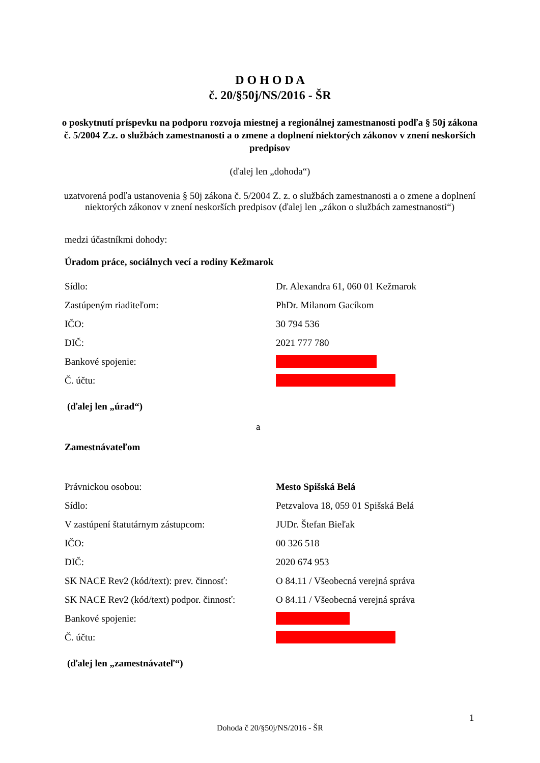D O H O D A
č. 20/§50j/NS/2016 - ŠR
o poskytnutí príspevku na podporu rozvoja miestnej a regionálnej zamestnanosti podľa § 50j zákona č. 5/2004 Z.z. o službách zamestnanosti a o zmene a doplnení niektorých zákonov v znení neskorších predpisov
(ďalej len „dohoda“)
uzatvorená podľa ustanovenia § 50j zákona č. 5/2004 Z. z. o službách zamestnanosti a o zmene a doplnení niektorých zákonov v znení neskorších predpisov (ďalej len „zákon o službách zamestnanosti“)
medzi účastníkmi dohody:
Úradom práce, sociálnych vecí a rodiny Kežmarok
Sídlo: Dr. Alexandra 61, 060 01 Kežmarok
Zastúpeným riaditeľom: PhDr. Milanom Gacíkom
IČO: 30 794 536
DIČ: 2021 777 780
Bankové spojenie:
Č. účtu:
(ďalej len „úrad“)
a
Zamestnávateľom
Právnickou osobou: Mesto Spišská Belá
Sídlo: Petzvalova 18, 059 01 Spišská Belá
V zastúpení štatutárnym zástupcom: JUDr. Štefan Bieľak
IČO: 00 326 518
DIČ: 2020 674 953
SK NACE Rev2 (kód/text): prev. činnosť: O 84.11 / Všeobecná verejná správa
SK NACE Rev2 (kód/text) podpor. činnosť: O 84.11 / Všeobecná verejná správa
Bankové spojenie:
Č. účtu:
(ďalej len „zamestnávateľ“)
1
Dohoda č 20/§50j/NS/2016 - ŠR